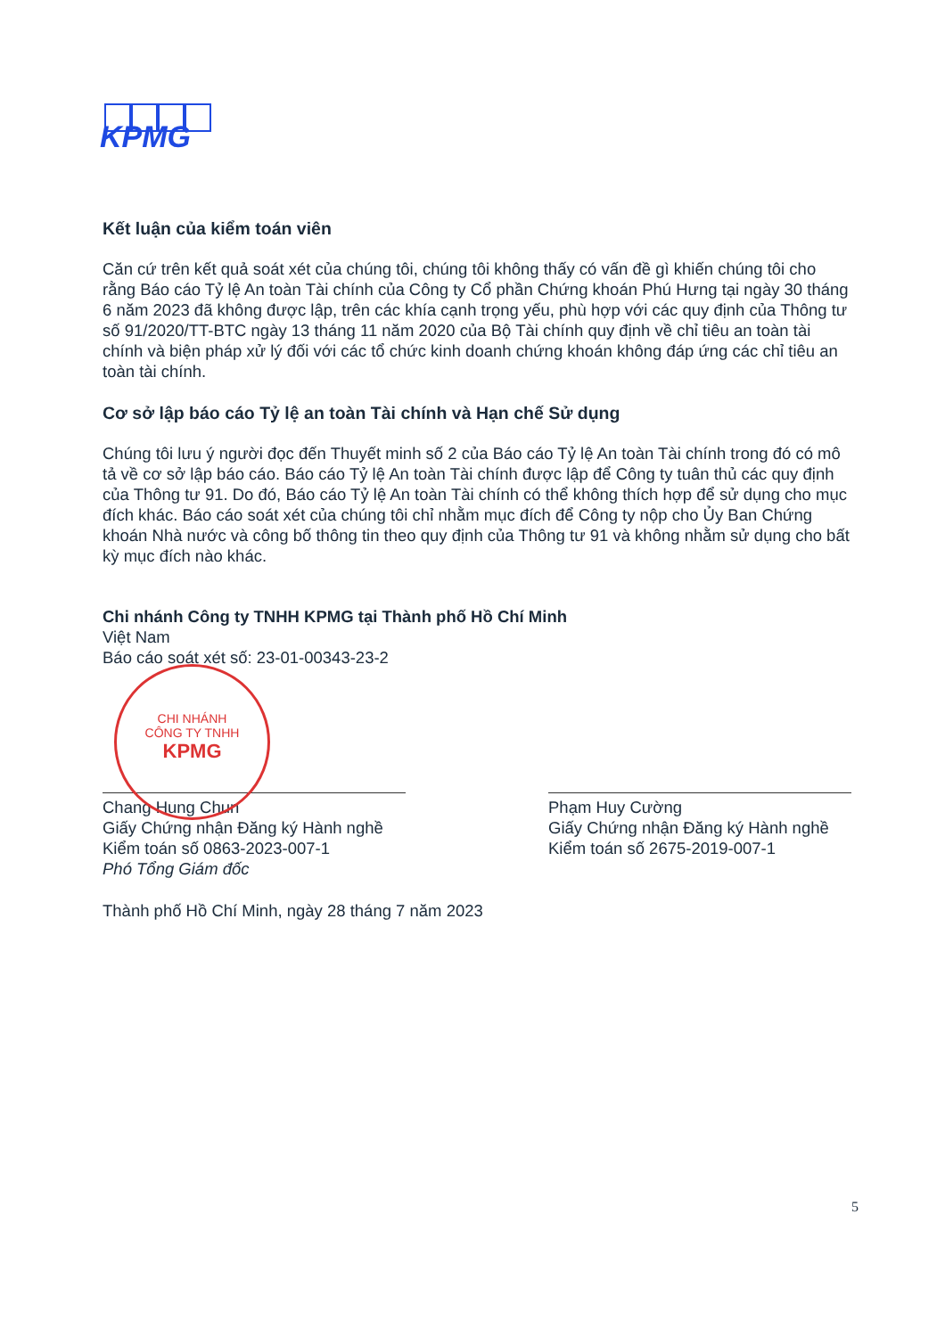KPMG
Kết luận của kiểm toán viên
Căn cứ trên kết quả soát xét của chúng tôi, chúng tôi không thấy có vấn đề gì khiến chúng tôi cho rằng Báo cáo Tỷ lệ An toàn Tài chính của Công ty Cổ phần Chứng khoán Phú Hưng tại ngày 30 tháng 6 năm 2023 đã không được lập, trên các khía cạnh trọng yếu, phù hợp với các quy định của Thông tư số 91/2020/TT-BTC ngày 13 tháng 11 năm 2020 của Bộ Tài chính quy định về chỉ tiêu an toàn tài chính và biện pháp xử lý đối với các tổ chức kinh doanh chứng khoán không đáp ứng các chỉ tiêu an toàn tài chính.
Cơ sở lập báo cáo Tỷ lệ an toàn Tài chính và Hạn chế Sử dụng
Chúng tôi lưu ý người đọc đến Thuyết minh số 2 của Báo cáo Tỷ lệ An toàn Tài chính trong đó có mô tả về cơ sở lập báo cáo. Báo cáo Tỷ lệ An toàn Tài chính được lập để Công ty tuân thủ các quy định của Thông tư 91. Do đó, Báo cáo Tỷ lệ An toàn Tài chính có thể không thích hợp để sử dụng cho mục đích khác. Báo cáo soát xét của chúng tôi chỉ nhằm mục đích để Công ty nộp cho Ủy Ban Chứng khoán Nhà nước và công bố thông tin theo quy định của Thông tư 91 và không nhằm sử dụng cho bất kỳ mục đích nào khác.
Chi nhánh Công ty TNHH KPMG tại Thành phố Hồ Chí Minh
Việt Nam
Báo cáo soát xét số: 23-01-00343-23-2
Chang Hung Chun
Giấy Chứng nhận Đăng ký Hành nghề
Kiểm toán số 0863-2023-007-1
Phó Tổng Giám đốc
Phạm Huy Cường
Giấy Chứng nhận Đăng ký Hành nghề
Kiểm toán số 2675-2019-007-1
Thành phố Hồ Chí Minh, ngày 28 tháng 7 năm 2023
CHI NHÁNH
CÔNG TY TNHH
KPMG
5